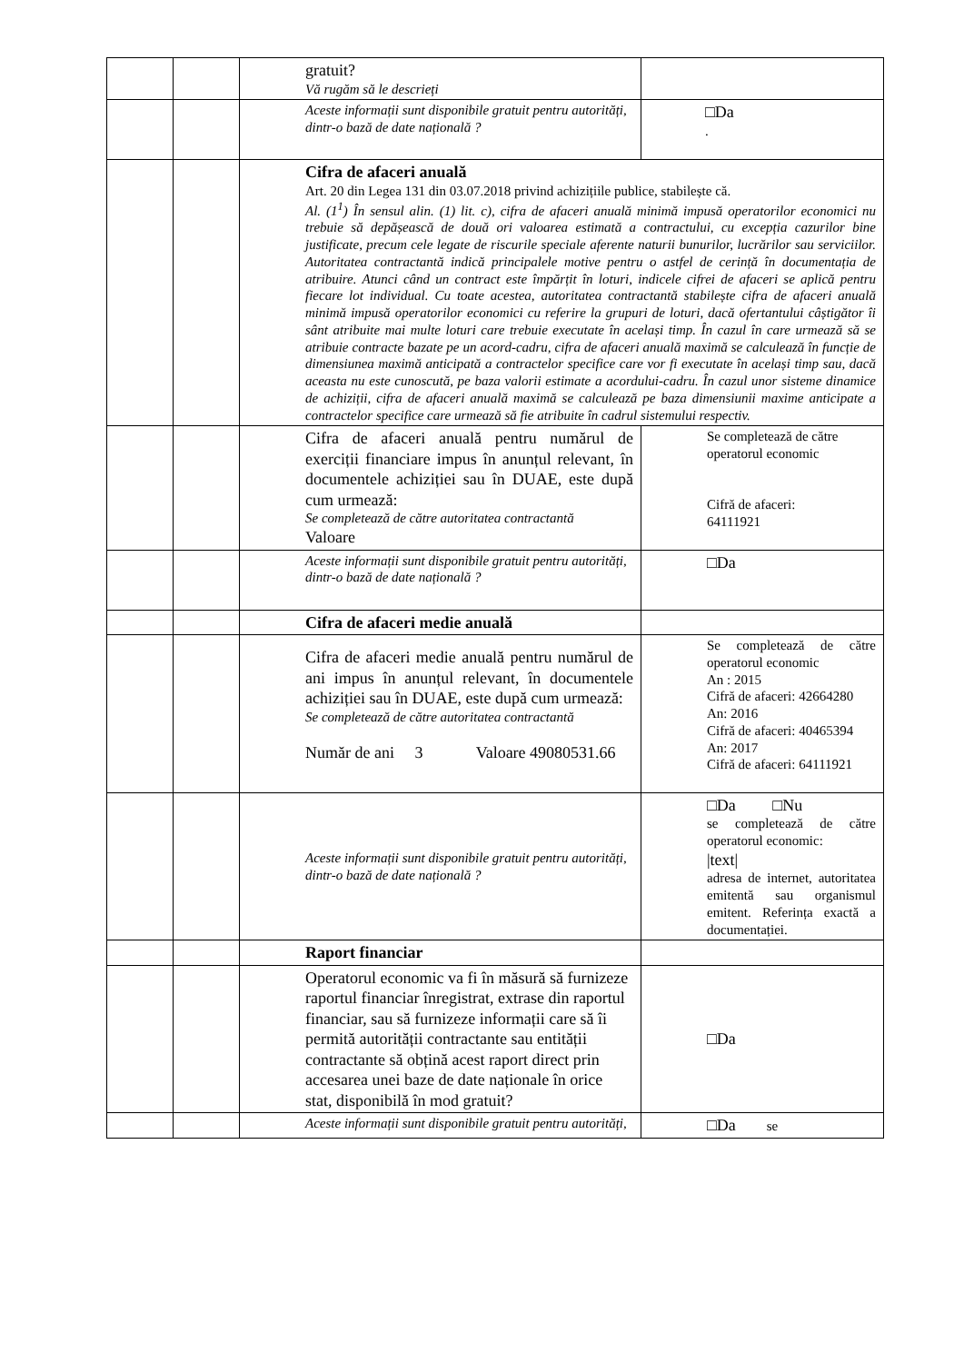| | | gratuit? Vă rugăm să le descrieți | |
| | | Aceste informații sunt disponibile gratuit pentru autorități, dintr-o bază de date națională ? | □Da . |
| | | Cifra de afaceri anuală Art. 20 din Legea 131 din 03.07.2018 privind achizițiile publice, stabilește că. Al. (1<sup>1</sup>) În sensul alin. (1) lit. c), cifra de afaceri anuală minimă impusă operatorilor economici nu trebuie să depășească de două ori valoarea estimată a contractului, cu excepția cazurilor bine justificate, precum cele legate de riscurile speciale aferente naturii bunurilor, lucrărilor sau serviciilor. Autoritatea contractantă indică principalele motive pentru o astfel de cerință în documentația de atribuire. Atunci când un contract este împărțit în loturi, indicele cifrei de afaceri se aplică pentru fiecare lot individual. Cu toate acestea, autoritatea contractantă stabilește cifra de afaceri anuală minimă impusă operatorilor economici cu referire la grupuri de loturi, dacă ofertantului câștigător îi sânt atribuite mai multe loturi care trebuie executate în același timp. În cazul în care urmează să se atribuie contracte bazate pe un acord-cadru, cifra de afaceri anuală maximă se calculează în funcție de dimensiunea maximă anticipată a contractelor specifice care vor fi executate în același timp sau, dacă aceasta nu este cunoscută, pe baza valorii estimate a acordului-cadru. În cazul unor sisteme dinamice de achiziții, cifra de afaceri anuală maximă se calculează pe baza dimensiunii maxime anticipate a contractelor specifice care urmează să fie atribuite în cadrul sistemului respectiv. | |
| | | Cifra de afaceri anuală pentru numărul de exerciții financiare impus în anunțul relevant, în documentele achiziției sau în DUAE, este după cum urmează: Se completează de către autoritatea contractantă Valoare | Se completează de către operatorul economic Cifră de afaceri: 64111921 |
| | | Aceste informații sunt disponibile gratuit pentru autorități, dintr-o bază de date națională ? | □Da |
| | | Cifra de afaceri medie anuală | |
| | | Cifra de afaceri medie anuală pentru numărul de ani impus în anunțul relevant, în documentele achiziției sau în DUAE, este după cum urmează: Se completează de către autoritatea contractantă Număr de ani 3 Valoare 49080531.66 | Se completează de către operatorul economic An : 2015 Cifră de afaceri: 42664280 An: 2016 Cifră de afaceri: 40465394 An: 2017 Cifră de afaceri: 64111921 |
| | | Aceste informații sunt disponibile gratuit pentru autorități, dintr-o bază de date națională ? | □Da □Nu se completează de către operatorul economic: /text/ adresa de internet, autoritatea emitentă sau organismul emitent. Referința exactă a documentației. |
| | | Raport financiar | |
| | | Operatorul economic va fi în măsură să furnizeze raportul financiar înregistrat, extrase din raportul financiar, sau să furnizeze informații care să îi permită autorității contractante sau entității contractante să obțină acest raport direct prin accesarea unei baze de date naționale în orice stat, disponibilă în mod gratuit? | □Da |
| | | Aceste informații sunt disponibile gratuit pentru autorități, | □Da se |